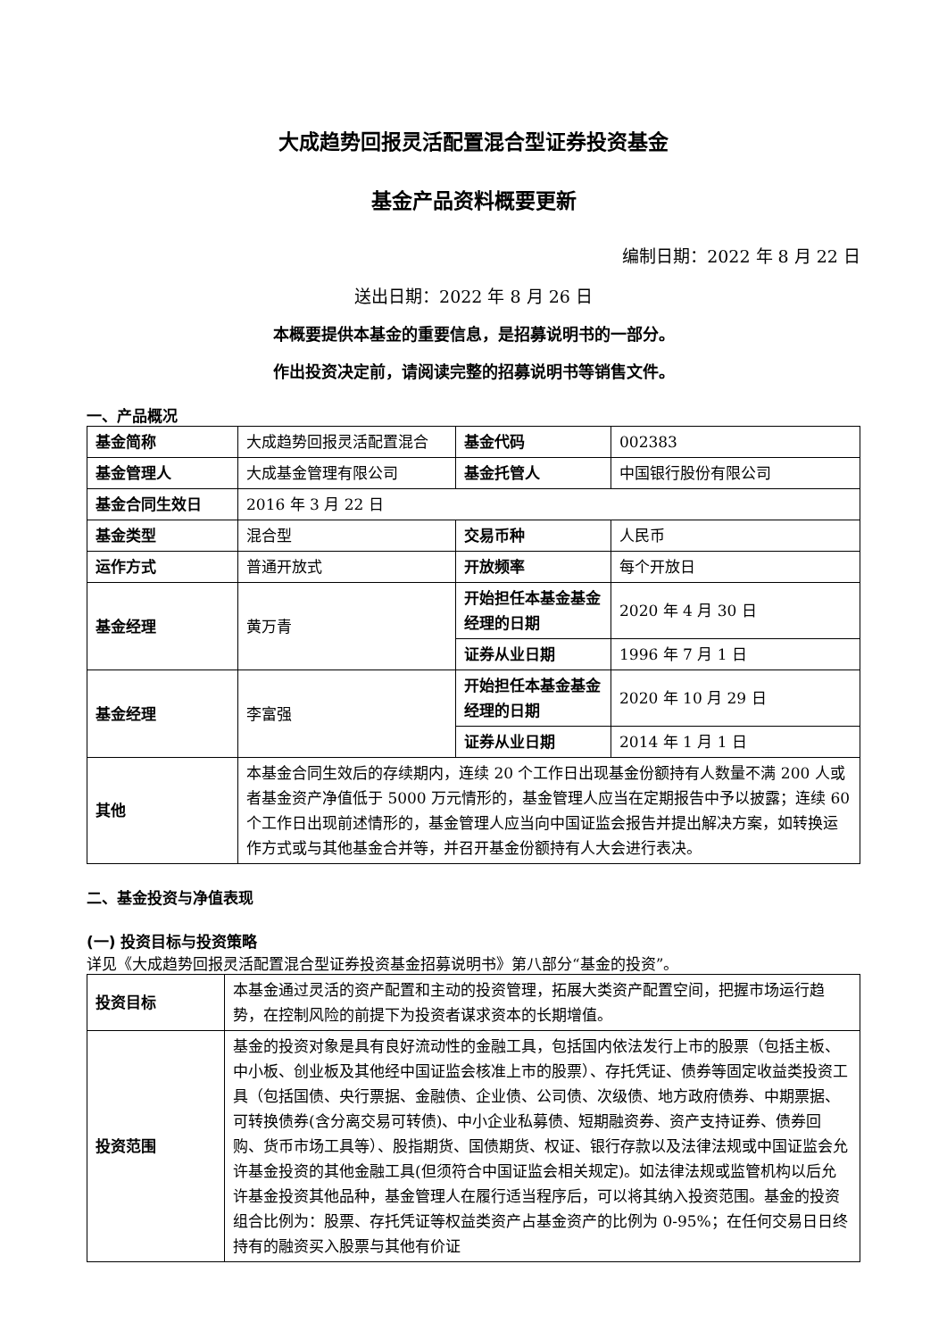大成趋势回报灵活配置混合型证券投资基金
基金产品资料概要更新
编制日期：2022 年 8 月 22 日
送出日期：2022 年 8 月 26 日
本概要提供本基金的重要信息，是招募说明书的一部分。
作出投资决定前，请阅读完整的招募说明书等销售文件。
一、产品概况
| 基金简称 | 大成趋势回报灵活配置混合 | 基金代码 | 002383 |
| 基金管理人 | 大成基金管理有限公司 | 基金托管人 | 中国银行股份有限公司 |
| 基金合同生效日 | 2016 年 3 月 22 日 | | |
| 基金类型 | 混合型 | 交易币种 | 人民币 |
| 运作方式 | 普通开放式 | 开放频率 | 每个开放日 |
| 基金经理 | 黄万青 | 开始担任本基金基金经理的日期 | 2020 年 4 月 30 日 |
| | | 证券从业日期 | 1996 年 7 月 1 日 |
| 基金经理 | 李富强 | 开始担任本基金基金经理的日期 | 2020 年 10 月 29 日 |
| | | 证券从业日期 | 2014 年 1 月 1 日 |
| 其他 | 本基金合同生效后的存续期内，连续 20 个工作日出现基金份额持有人数量不满 200 人或者基金资产净值低于 5000 万元情形的，基金管理人应当在定期报告中予以披露；连续 60 个工作日出现前述情形的，基金管理人应当向中国证监会报告并提出解决方案，如转换运作方式或与其他基金合并等，并召开基金份额持有人大会进行表决。 | | |
二、基金投资与净值表现
(一) 投资目标与投资策略
详见《大成趋势回报灵活配置混合型证券投资基金招募说明书》第八部分“基金的投资”。
| 投资目标 | 本基金通过灵活的资产配置和主动的投资管理，拓展大类资产配置空间，把握市场运行趋势，在控制风险的前提下为投资者谋求资本的长期增值。 |
| 投资范围 | 基金的投资对象是具有良好流动性的金融工具，包括国内依法发行上市的股票（包括主板、中小板、创业板及其他经中国证监会核准上市的股票）、存托凭证、债券等固定收益类投资工具（包括国债、央行票据、金融债、企业债、公司债、次级债、地方政府债券、中期票据、可转换债券(含分离交易可转债)、中小企业私募债、短期融资券、资产支持证券、债券回购、货币市场工具等）、股指期货、国债期货、权证、银行存款以及法律法规或中国证监会允许基金投资的其他金融工具(但须符合中国证监会相关规定)。如法律法规或监管机构以后允许基金投资其他品种，基金管理人在履行适当程序后，可以将其纳入投资范围。基金的投资组合比例为：股票、存托凭证等权益类资产占基金资产的比例为 0-95%；在任何交易日日终持有的融资买入股票与其他有价证 |